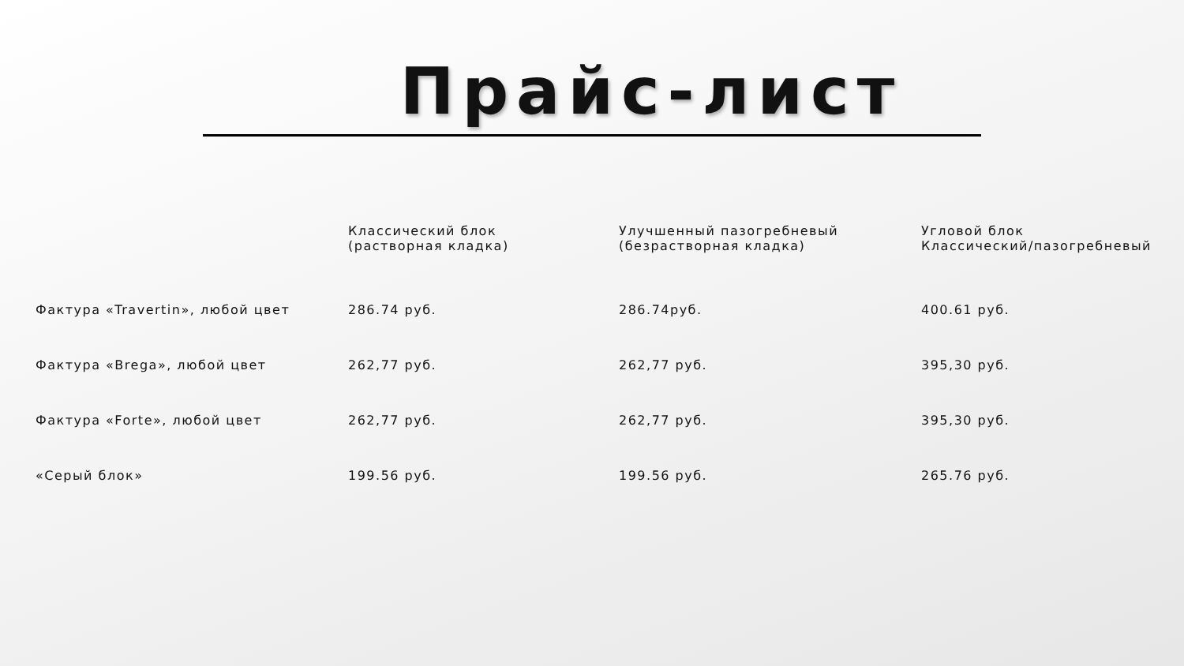Прайс-лист
| | Классический блок (растворная кладка) | Улучшенный пазогребневый (безрастворная кладка) | Угловой блок Классический/пазогребневый |
| --- | --- | --- | --- |
| Фактура «Travertin», любой цвет | 286.74 руб. | 286.74руб. | 400.61 руб. |
| Фактура «Brega», любой цвет | 262,77 руб. | 262,77 руб. | 395,30 руб. |
| Фактура «Forte», любой цвет | 262,77 руб. | 262,77 руб. | 395,30 руб. |
| «Серый блок» | 199.56 руб. | 199.56 руб. | 265.76 руб. |